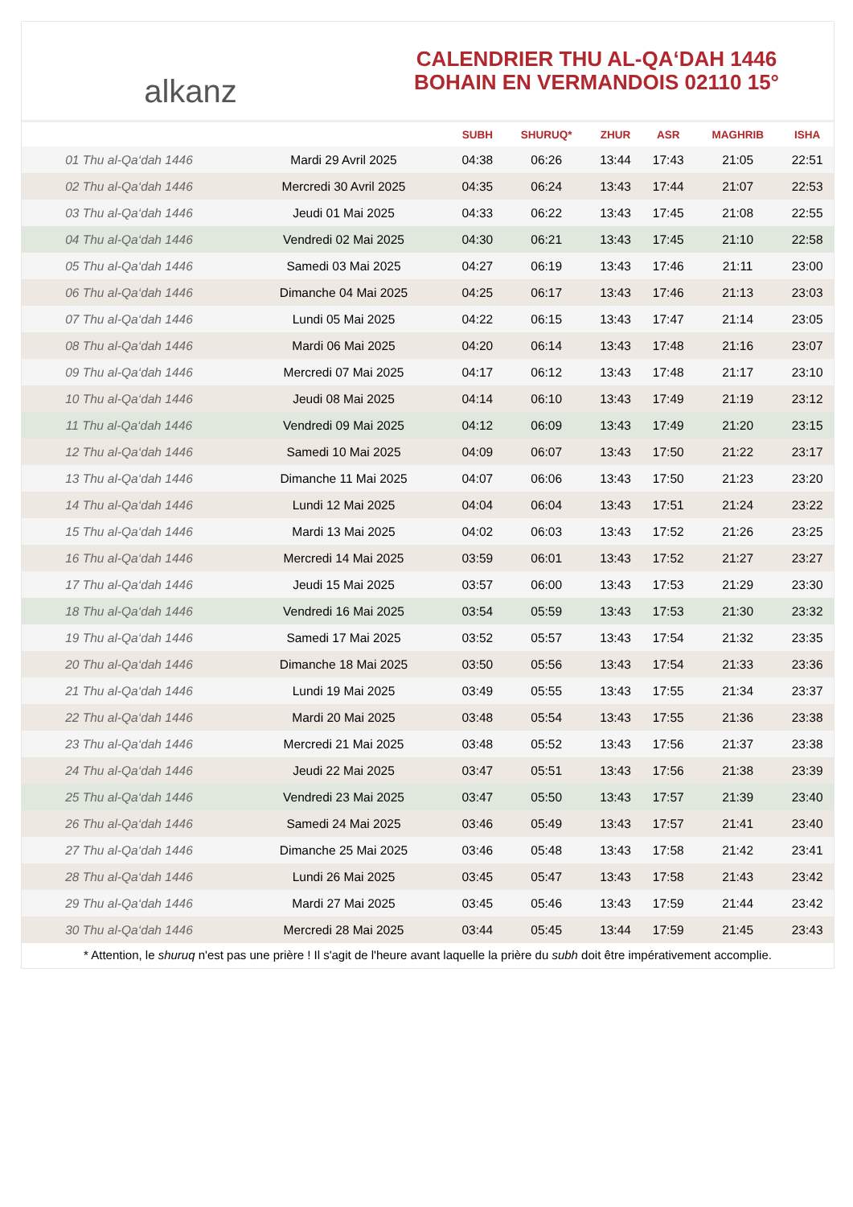alkanz
CALENDRIER THU AL-QA‘DAH 1446
BOHAIN EN VERMANDOIS 02110 15°
| | | SUBH | SHURUQ* | ZHUR | ASR | MAGHRIB | ISHA |
| --- | --- | --- | --- | --- | --- | --- | --- |
| 01 Thu al-Qa‘dah 1446 | Mardi 29 Avril 2025 | 04:38 | 06:26 | 13:44 | 17:43 | 21:05 | 22:51 |
| 02 Thu al-Qa‘dah 1446 | Mercredi 30 Avril 2025 | 04:35 | 06:24 | 13:43 | 17:44 | 21:07 | 22:53 |
| 03 Thu al-Qa‘dah 1446 | Jeudi 01 Mai 2025 | 04:33 | 06:22 | 13:43 | 17:45 | 21:08 | 22:55 |
| 04 Thu al-Qa‘dah 1446 | Vendredi 02 Mai 2025 | 04:30 | 06:21 | 13:43 | 17:45 | 21:10 | 22:58 |
| 05 Thu al-Qa‘dah 1446 | Samedi 03 Mai 2025 | 04:27 | 06:19 | 13:43 | 17:46 | 21:11 | 23:00 |
| 06 Thu al-Qa‘dah 1446 | Dimanche 04 Mai 2025 | 04:25 | 06:17 | 13:43 | 17:46 | 21:13 | 23:03 |
| 07 Thu al-Qa‘dah 1446 | Lundi 05 Mai 2025 | 04:22 | 06:15 | 13:43 | 17:47 | 21:14 | 23:05 |
| 08 Thu al-Qa‘dah 1446 | Mardi 06 Mai 2025 | 04:20 | 06:14 | 13:43 | 17:48 | 21:16 | 23:07 |
| 09 Thu al-Qa‘dah 1446 | Mercredi 07 Mai 2025 | 04:17 | 06:12 | 13:43 | 17:48 | 21:17 | 23:10 |
| 10 Thu al-Qa‘dah 1446 | Jeudi 08 Mai 2025 | 04:14 | 06:10 | 13:43 | 17:49 | 21:19 | 23:12 |
| 11 Thu al-Qa‘dah 1446 | Vendredi 09 Mai 2025 | 04:12 | 06:09 | 13:43 | 17:49 | 21:20 | 23:15 |
| 12 Thu al-Qa‘dah 1446 | Samedi 10 Mai 2025 | 04:09 | 06:07 | 13:43 | 17:50 | 21:22 | 23:17 |
| 13 Thu al-Qa‘dah 1446 | Dimanche 11 Mai 2025 | 04:07 | 06:06 | 13:43 | 17:50 | 21:23 | 23:20 |
| 14 Thu al-Qa‘dah 1446 | Lundi 12 Mai 2025 | 04:04 | 06:04 | 13:43 | 17:51 | 21:24 | 23:22 |
| 15 Thu al-Qa‘dah 1446 | Mardi 13 Mai 2025 | 04:02 | 06:03 | 13:43 | 17:52 | 21:26 | 23:25 |
| 16 Thu al-Qa‘dah 1446 | Mercredi 14 Mai 2025 | 03:59 | 06:01 | 13:43 | 17:52 | 21:27 | 23:27 |
| 17 Thu al-Qa‘dah 1446 | Jeudi 15 Mai 2025 | 03:57 | 06:00 | 13:43 | 17:53 | 21:29 | 23:30 |
| 18 Thu al-Qa‘dah 1446 | Vendredi 16 Mai 2025 | 03:54 | 05:59 | 13:43 | 17:53 | 21:30 | 23:32 |
| 19 Thu al-Qa‘dah 1446 | Samedi 17 Mai 2025 | 03:52 | 05:57 | 13:43 | 17:54 | 21:32 | 23:35 |
| 20 Thu al-Qa‘dah 1446 | Dimanche 18 Mai 2025 | 03:50 | 05:56 | 13:43 | 17:54 | 21:33 | 23:36 |
| 21 Thu al-Qa‘dah 1446 | Lundi 19 Mai 2025 | 03:49 | 05:55 | 13:43 | 17:55 | 21:34 | 23:37 |
| 22 Thu al-Qa‘dah 1446 | Mardi 20 Mai 2025 | 03:48 | 05:54 | 13:43 | 17:55 | 21:36 | 23:38 |
| 23 Thu al-Qa‘dah 1446 | Mercredi 21 Mai 2025 | 03:48 | 05:52 | 13:43 | 17:56 | 21:37 | 23:38 |
| 24 Thu al-Qa‘dah 1446 | Jeudi 22 Mai 2025 | 03:47 | 05:51 | 13:43 | 17:56 | 21:38 | 23:39 |
| 25 Thu al-Qa‘dah 1446 | Vendredi 23 Mai 2025 | 03:47 | 05:50 | 13:43 | 17:57 | 21:39 | 23:40 |
| 26 Thu al-Qa‘dah 1446 | Samedi 24 Mai 2025 | 03:46 | 05:49 | 13:43 | 17:57 | 21:41 | 23:40 |
| 27 Thu al-Qa‘dah 1446 | Dimanche 25 Mai 2025 | 03:46 | 05:48 | 13:43 | 17:58 | 21:42 | 23:41 |
| 28 Thu al-Qa‘dah 1446 | Lundi 26 Mai 2025 | 03:45 | 05:47 | 13:43 | 17:58 | 21:43 | 23:42 |
| 29 Thu al-Qa‘dah 1446 | Mardi 27 Mai 2025 | 03:45 | 05:46 | 13:43 | 17:59 | 21:44 | 23:42 |
| 30 Thu al-Qa‘dah 1446 | Mercredi 28 Mai 2025 | 03:44 | 05:45 | 13:44 | 17:59 | 21:45 | 23:43 |
* Attention, le shuruq n'est pas une prière ! Il s'agit de l'heure avant laquelle la prière du subh doit être impérativement accomplie.